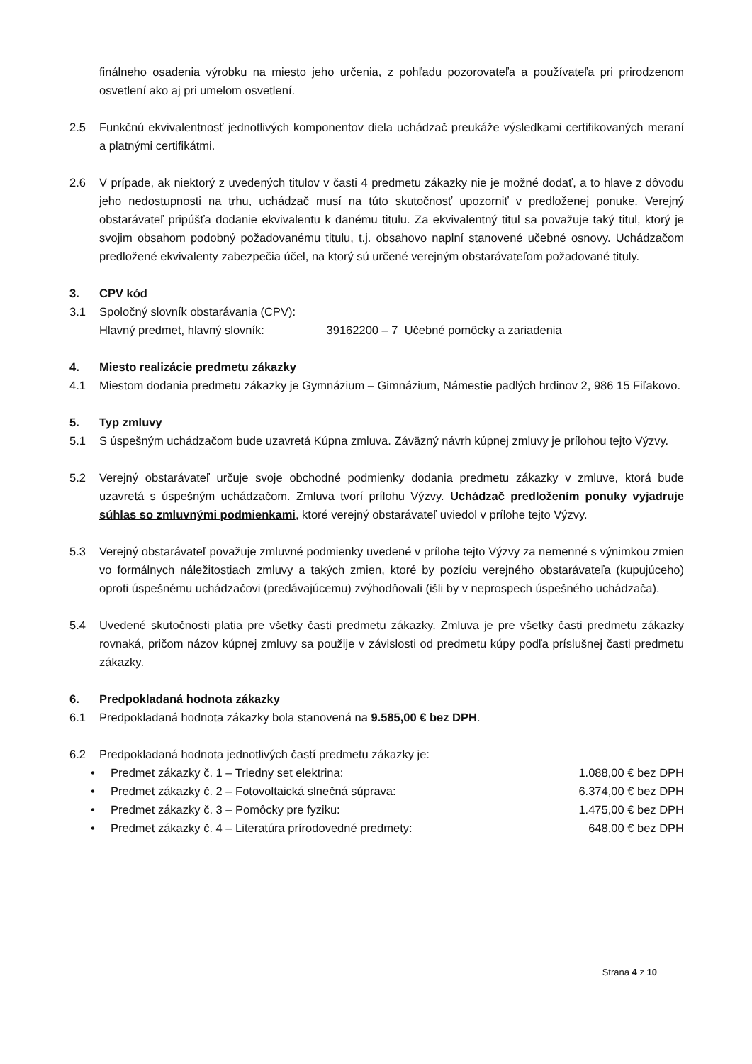finálneho osadenia výrobku na miesto jeho určenia, z pohľadu pozorovateľa a používateľa pri prirodzenom osvetlení ako aj pri umelom osvetlení.
2.5 Funkčnú ekvivalentnosť jednotlivých komponentov diela uchádzač preukáže výsledkami certifikovaných meraní a platnými certifikátmi.
2.6 V prípade, ak niektorý z uvedených titulov v časti 4 predmetu zákazky nie je možné dodať, a to hlave z dôvodu jeho nedostupnosti na trhu, uchádzač musí na túto skutočnosť upozorniť v predloženej ponuke. Verejný obstarávateľ pripúšťa dodanie ekvivalentu k danému titulu. Za ekvivalentný titul sa považuje taký titul, ktorý je svojim obsahom podobný požadovanému titulu, t.j. obsahovo naplní stanovené učebné osnovy. Uchádzačom predložené ekvivalenty zabezpečia účel, na ktorý sú určené verejným obstarávateľom požadované tituly.
3. CPV kód
3.1 Spoločný slovník obstarávania (CPV):
Hlavný predmet, hlavný slovník: 39162200 – 7 Učebné pomôcky a zariadenia
4. Miesto realizácie predmetu zákazky
4.1 Miestom dodania predmetu zákazky je Gymnázium – Gimnázium, Námestie padlých hrdinov 2, 986 15 Fiľakovo.
5. Typ zmluvy
5.1 S úspešným uchádzačom bude uzavretá Kúpna zmluva. Záväzný návrh kúpnej zmluvy je prílohou tejto Výzvy.
5.2 Verejný obstarávateľ určuje svoje obchodné podmienky dodania predmetu zákazky v zmluve, ktorá bude uzavretá s úspešným uchádzačom. Zmluva tvorí prílohu Výzvy. Uchádzač predložením ponuky vyjadruje súhlas so zmluvnými podmienkami, ktoré verejný obstarávateľ uviedol v prílohe tejto Výzvy.
5.3 Verejný obstarávateľ považuje zmluvné podmienky uvedené v prílohe tejto Výzvy za nemenné s výnimkou zmien vo formálnych náležitostiach zmluvy a takých zmien, ktoré by pozíciu verejného obstarávateľa (kupujúceho) oproti úspešnému uchádzačovi (predávajúcemu) zvýhodňovali (išli by v neprospech úspešného uchádzača).
5.4 Uvedené skutočnosti platia pre všetky časti predmetu zákazky. Zmluva je pre všetky časti predmetu zákazky rovnaká, pričom názov kúpnej zmluvy sa použije v závislosti od predmetu kúpy podľa príslušnej časti predmetu zákazky.
6. Predpokladaná hodnota zákazky
6.1 Predpokladaná hodnota zákazky bola stanovená na 9.585,00 € bez DPH.
6.2 Predpokladaná hodnota jednotlivých častí predmetu zákazky je:
• Predmet zákazky č. 1 – Triedny set elektrina: 1.088,00 € bez DPH
• Predmet zákazky č. 2 – Fotovoltaická slnečná súprava: 6.374,00 € bez DPH
• Predmet zákazky č. 3 – Pomôcky pre fyziku: 1.475,00 € bez DPH
• Predmet zákazky č. 4 – Literatúra prírodovedné predmety: 648,00 € bez DPH
Strana 4 z 10